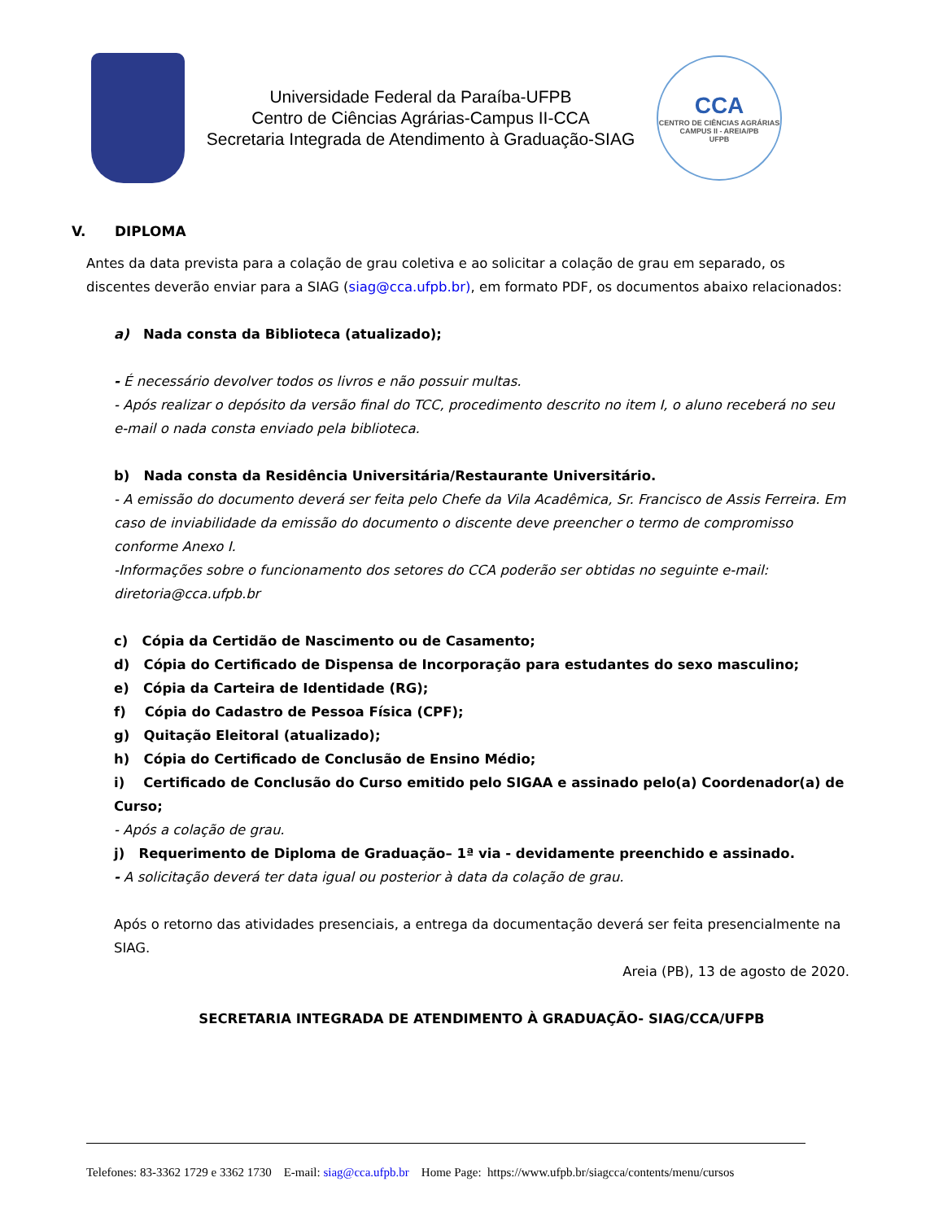Universidade Federal da Paraíba-UFPB
Centro de Ciências Agrárias-Campus II-CCA
Secretaria Integrada de Atendimento à Graduação-SIAG
CCA
CENTRO DE CIÊNCIAS AGRÁRIAS
CAMPUS II - AREIA/PB
UFPB
V. DIPLOMA
Antes da data prevista para a colação de grau coletiva e ao solicitar a colação de grau em separado, os discentes deverão enviar para a SIAG (siag@cca.ufpb.br), em formato PDF, os documentos abaixo relacionados:
a) Nada consta da Biblioteca (atualizado);
- É necessário devolver todos os livros e não possuir multas.
- Após realizar o depósito da versão final do TCC, procedimento descrito no item I, o aluno receberá no seu e-mail o nada consta enviado pela biblioteca.
b) Nada consta da Residência Universitária/Restaurante Universitário.
- A emissão do documento deverá ser feita pelo Chefe da Vila Acadêmica, Sr. Francisco de Assis Ferreira. Em caso de inviabilidade da emissão do documento o discente deve preencher o termo de compromisso conforme Anexo I.
-Informações sobre o funcionamento dos setores do CCA poderão ser obtidas no seguinte e-mail: diretoria@cca.ufpb.br
c) Cópia da Certidão de Nascimento ou de Casamento;
d) Cópia do Certificado de Dispensa de Incorporação para estudantes do sexo masculino;
e) Cópia da Carteira de Identidade (RG);
f) Cópia do Cadastro de Pessoa Física (CPF);
g) Quitação Eleitoral (atualizado);
h) Cópia do Certificado de Conclusão de Ensino Médio;
i) Certificado de Conclusão do Curso emitido pelo SIGAA e assinado pelo(a) Coordenador(a) de Curso;
- Após a colação de grau.
j) Requerimento de Diploma de Graduação– 1ª via - devidamente preenchido e assinado.
- A solicitação deverá ter data igual ou posterior à data da colação de grau.
Após o retorno das atividades presenciais, a entrega da documentação deverá ser feita presencialmente na SIAG.
Areia (PB), 13 de agosto de 2020.
SECRETARIA INTEGRADA DE ATENDIMENTO À GRADUAÇÃO- SIAG/CCA/UFPB
Telefones: 83-3362 1729 e 3362 1730 E-mail: siag@cca.ufpb.br Home Page: https://www.ufpb.br/siagcca/contents/menu/cursos